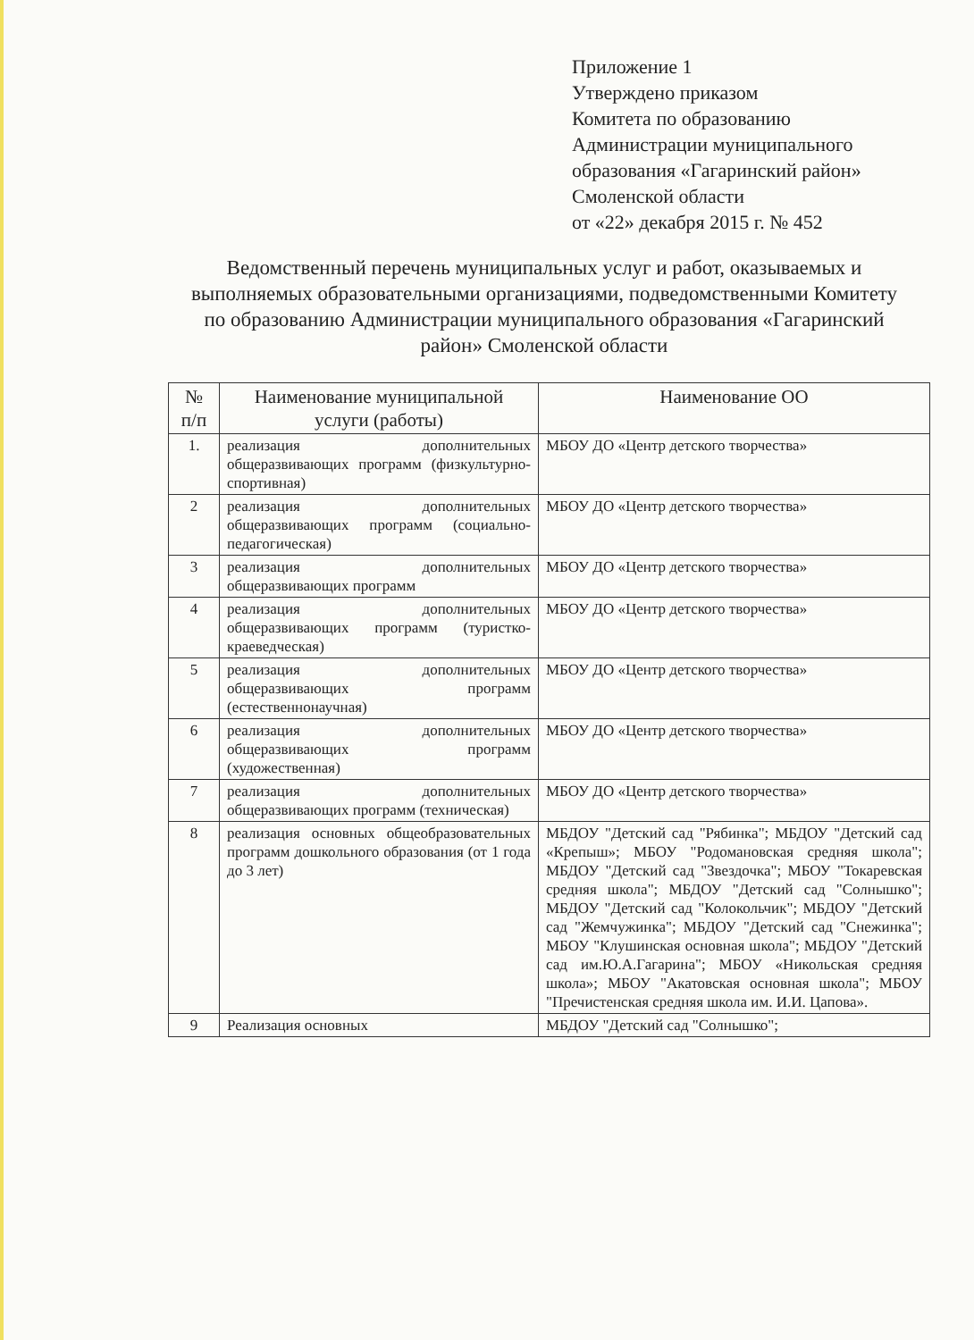Приложение 1
Утверждено приказом
Комитета по образованию
Администрации муниципального
образования «Гагаринский район»
Смоленской области
от «22» декабря 2015 г. № 452
Ведомственный перечень муниципальных услуг и работ, оказываемых и выполняемых образовательными организациями, подведомственными Комитету по образованию Администрации муниципального образования «Гагаринский район» Смоленской области
| № п/п | Наименование муниципальной услуги (работы) | Наименование ОО |
| --- | --- | --- |
| 1. | реализация дополнительных общеразвивающих программ (физкультурно-спортивная) | МБОУ ДО «Центр детского творчества» |
| 2 | реализация дополнительных общеразвивающих программ (социально-педагогическая) | МБОУ ДО «Центр детского творчества» |
| 3 | реализация дополнительных общеразвивающих программ | МБОУ ДО «Центр детского творчества» |
| 4 | реализация дополнительных общеразвивающих программ (туристко-краеведческая) | МБОУ ДО «Центр детского творчества» |
| 5 | реализация дополнительных общеразвивающих программ (естественнонаучная) | МБОУ ДО «Центр детского творчества» |
| 6 | реализация дополнительных общеразвивающих программ (художественная) | МБОУ ДО «Центр детского творчества» |
| 7 | реализация дополнительных общеразвивающих программ (техническая) | МБОУ ДО «Центр детского творчества» |
| 8 | реализация основных общеобразовательных программ дошкольного образования (от 1 года до 3 лет) | МБДОУ "Детский сад "Рябинка"; МБДОУ "Детский сад «Крепыш»; МБОУ "Родомановская средняя школа"; МБДОУ "Детский сад "Звездочка"; МБОУ "Токаревская средняя школа"; МБДОУ "Детский сад "Солнышко"; МБДОУ "Детский сад "Колокольчик"; МБДОУ "Детский сад "Жемчужинка"; МБДОУ "Детский сад "Снежинка"; МБОУ "Клушинская основная школа"; МБДОУ "Детский сад им.Ю.А.Гагарина"; МБОУ «Никольская средняя школа»; МБОУ "Акатовская основная школа"; МБОУ "Пречистенская средняя школа им. И.И. Цапова». |
| 9 | Реализация основных | МБДОУ "Детский сад "Солнышко"; |